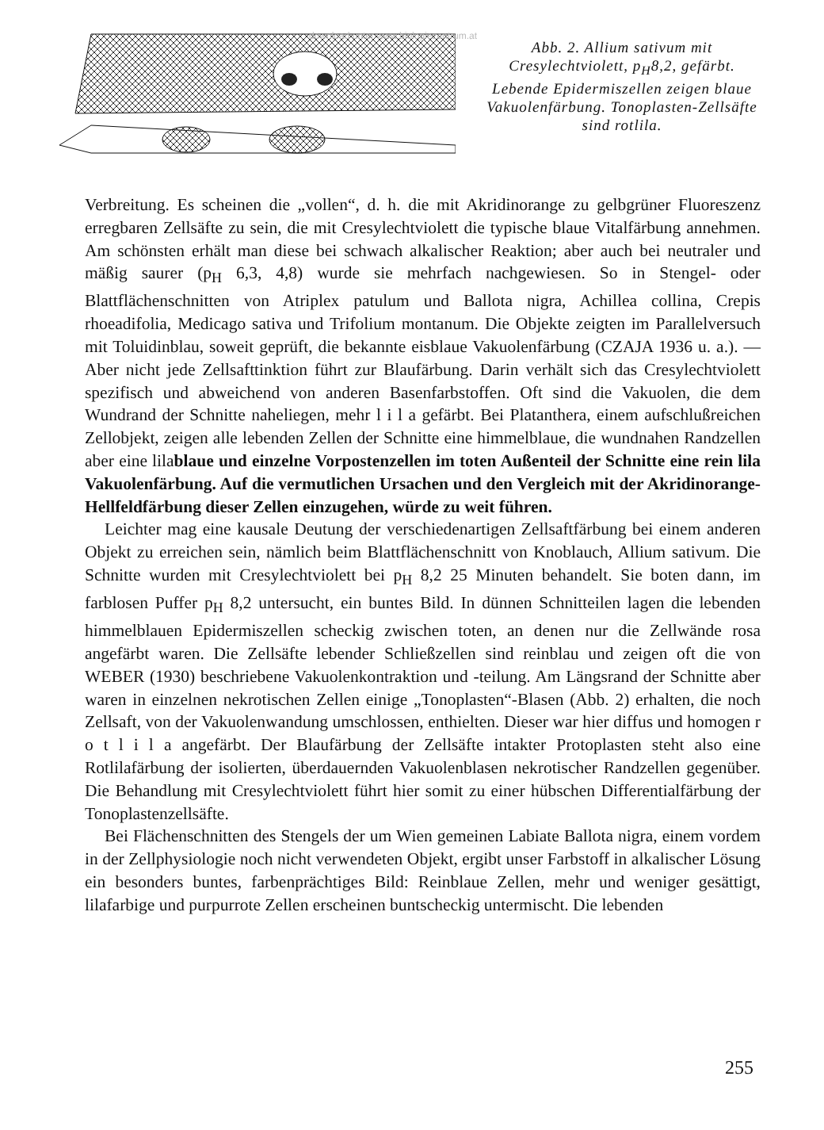download unter www.biologiezentrum.at
Abb. 2. Allium sativum mit Cresylechtviolett, p<sub>H</sub>8,2, gefärbt. Lebende Epidermiszellen zeigen blaue Vakuolenfärbung. Tonoplasten-Zellsäfte sind rotlila.
Verbreitung. Es scheinen die „vollen“, d. h. die mit Akridinorange zu gelbgrüner Fluoreszenz erregbaren Zellsäfte zu sein, die mit Cresylechtviolett die typische blaue Vitalfärbung annehmen. Am schönsten erhält man diese bei schwach alkalischer Reaktion; aber auch bei neutraler und mäßig saurer (p<sub>H</sub> 6,3, 4,8) wurde sie mehrfach nachgewiesen. So in Stengel- oder Blattflächenschnitten von Atriplex patulum und Ballota nigra, Achillea collina, Crepis rhoeadifolia, Medicago sativa und Trifolium montanum. Die Objekte zeigten im Parallelversuch mit Toluidinblau, soweit geprüft, die bekannte eisblaue Vakuolenfärbung (CZAJA 1936 u. a.). — Aber nicht jede Zellsafttinktion führt zur Blaufärbung. Darin verhält sich das Cresylechtviolett spezifisch und abweichend von anderen Basenfarbstoffen. Oft sind die Vakuolen, die dem Wundrand der Schnitte naheliegen, mehr l i l a gefärbt. Bei Platanthera, einem aufschlußreichen Zellobjekt, zeigen alle lebenden Zellen der Schnitte eine himmelblaue, die wundnahen Randzellen aber eine lilablaue und einzelne Vorpostenzellen im toten Außenteil der Schnitte eine rein lila Vakuolenfärbung. Auf die vermutlichen Ursachen und den Vergleich mit der Akridinorange-Hellfeldfärbung dieser Zellen einzugehen, würde zu weit führen.
Leichter mag eine kausale Deutung der verschiedenartigen Zellsaftfärbung bei einem anderen Objekt zu erreichen sein, nämlich beim Blattflächenschnitt von Knoblauch, Allium sativum. Die Schnitte wurden mit Cresylechtviolett bei p<sub>H</sub> 8,2 25 Minuten behandelt. Sie boten dann, im farblosen Puffer p<sub>H</sub> 8,2 untersucht, ein buntes Bild. In dünnen Schnitteilen lagen die lebenden himmelblauen Epidermiszellen scheckig zwischen toten, an denen nur die Zellwände rosa angefärbt waren. Die Zellsäfte lebender Schließzellen sind reinblau und zeigen oft die von WEBER (1930) beschriebene Vakuolenkontraktion und -teilung. Am Längsrand der Schnitte aber waren in einzelnen nekrotischen Zellen einige „Tonoplasten“-Blasen (Abb. 2) erhalten, die noch Zellsaft, von der Vakuolenwandung umschlossen, enthielten. Dieser war hier diffus und homogen r o t l i l a angefärbt. Der Blaufärbung der Zellsäfte intakter Protoplasten steht also eine Rotlilafärbung der isolierten, überdauernden Vakuolenblasen nekrotischer Randzellen gegenüber. Die Behandlung mit Cresylechtviolett führt hier somit zu einer hübschen Differentialfärbung der Tonoplastenzellsäfte.
Bei Flächenschnitten des Stengels der um Wien gemeinen Labiate Ballota nigra, einem vordem in der Zellphysiologie noch nicht verwendeten Objekt, ergibt unser Farbstoff in alkalischer Lösung ein besonders buntes, farbenprächtiges Bild: Reinblaue Zellen, mehr und weniger gesättigt, lilafarbige und purpurrote Zellen erscheinen buntscheckig untermischt. Die lebenden
255